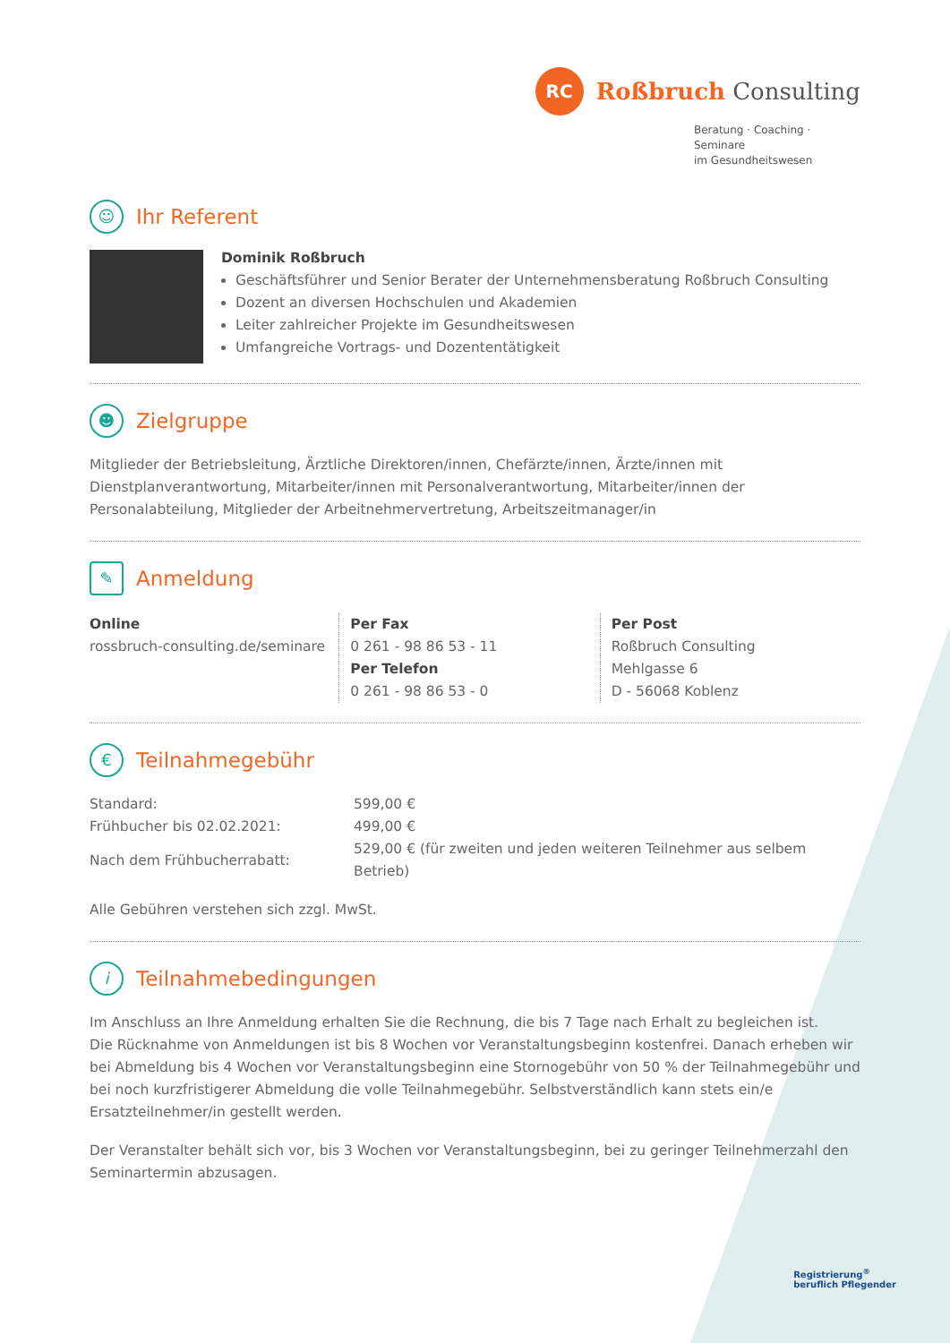RC
Roßbruch Consulting
Beratung · Coaching · Seminare
im Gesundheitswesen
☺ Ihr Referent
Dominik Roßbruch
Geschäftsführer und Senior Berater der Unternehmensberatung Roßbruch Consulting
Dozent an diversen Hochschulen und Akademien
Leiter zahlreicher Projekte im Gesundheitswesen
Umfangreiche Vortrags- und Dozententätigkeit
☻ Zielgruppe
Mitglieder der Betriebsleitung, Ärztliche Direktoren/innen, Chefärzte/innen, Ärzte/innen mit Dienstplanverantwortung, Mitarbeiter/innen mit Personalverantwortung, Mitarbeiter/innen der Personalabteilung, Mitglieder der Arbeitnehmervertretung, Arbeitszeitmanager/in
✎ Anmeldung
Online
rossbruch-consulting.de/seminare
Per Fax
0 261 - 98 86 53 - 11
Per Telefon
0 261 - 98 86 53 - 0
Per Post
Roßbruch Consulting
Mehlgasse 6
D - 56068 Koblenz
€ Teilnahmegebühr
| Standard: | 599,00 € |
| Frühbucher bis 02.02.2021: | 499,00 € |
| Nach dem Frühbucherrabatt: | 529,00 € (für zweiten und jeden weiteren Teilnehmer aus selbem Betrieb) |
Alle Gebühren verstehen sich zzgl. MwSt.
i Teilnahmebedingungen
Im Anschluss an Ihre Anmeldung erhalten Sie die Rechnung, die bis 7 Tage nach Erhalt zu begleichen ist.
Die Rücknahme von Anmeldungen ist bis 8 Wochen vor Veranstaltungsbeginn kostenfrei. Danach erheben wir bei Abmeldung bis 4 Wochen vor Veranstaltungsbeginn eine Stornogebühr von 50 % der Teilnahmegebühr und bei noch kurzfristigerer Abmeldung die volle Teilnahmegebühr. Selbstverständlich kann stets ein/e Ersatzteilnehmer/in gestellt werden.
Der Veranstalter behält sich vor, bis 3 Wochen vor Veranstaltungsbeginn, bei zu geringer Teilnehmerzahl den Seminartermin abzusagen.
Registrierung<sup>®</sup>
beruflich Pflegender